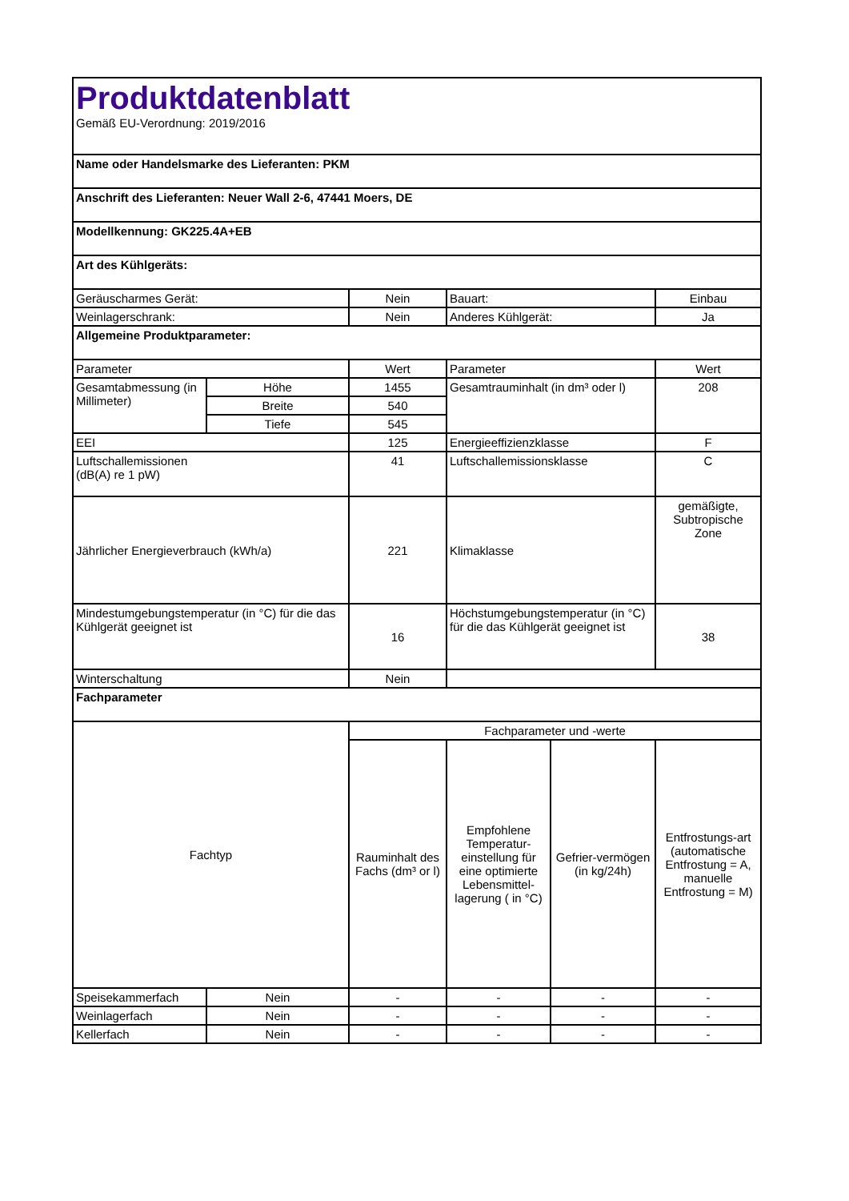| Produktdatenblatt Gemäß EU-Verordnung: 2019/2016 | | | | | |
| Name oder Handelsmarke des Lieferanten: PKM | | | | | |
| Anschrift des Lieferanten: Neuer Wall 2-6, 47441 Moers, DE | | | | | |
| Modellkennung: GK225.4A+EB | | | | | |
| Art des Kühlgeräts: | | | | | |
| Geräuscharmes Gerät: | | Nein | Bauart: | | Einbau |
| Weinlagerschrank: | | Nein | Anderes Kühlgerät: | | Ja |
| Allgemeine Produktparameter: | | | | | |
| Parameter | | Wert | Parameter | | Wert |
| Gesamtabmessung (in Millimeter) | Höhe | 1455 | Gesamtrauminhalt (in dm³ oder l) | | 208 |
| | Breite | 540 | | | |
| | Tiefe | 545 | | | |
| EEI | | 125 | Energieeffizienzklasse | | F |
| Luftschallemissionen (dB(A) re 1 pW) | | 41 | Luftschallemissionsklasse | | C |
| Jährlicher Energieverbrauch (kWh/a) | | 221 | Klimaklasse | | gemäßigte, Subtropische Zone |
| Mindestumgebungstemperatur (in °C) für die das Kühlgerät geeignet ist | | 16 | Höchstumgebungstemperatur (in °C) für die das Kühlgerät geeignet ist | | 38 |
| Winterschaltung | | Nein | | | |
| Fachparameter | | | | | |
| Fachtyp | | Fachparameter und -werte | | | |
| | | Rauminhalt des Fachs (dm³ or l) | Empfohlene Temperatur-einstellung für eine optimierte Lebensmittel-lagerung ( in °C) | Gefrier-vermögen (in kg/24h) | Entfrostungs-art (automatische Entfrostung = A, manuelle Entfrostung = M) |
| Speisekammerfach | Nein | - | - | - | - |
| Weinlagerfach | Nein | - | - | - | - |
| Kellerfach | Nein | - | - | - | - |